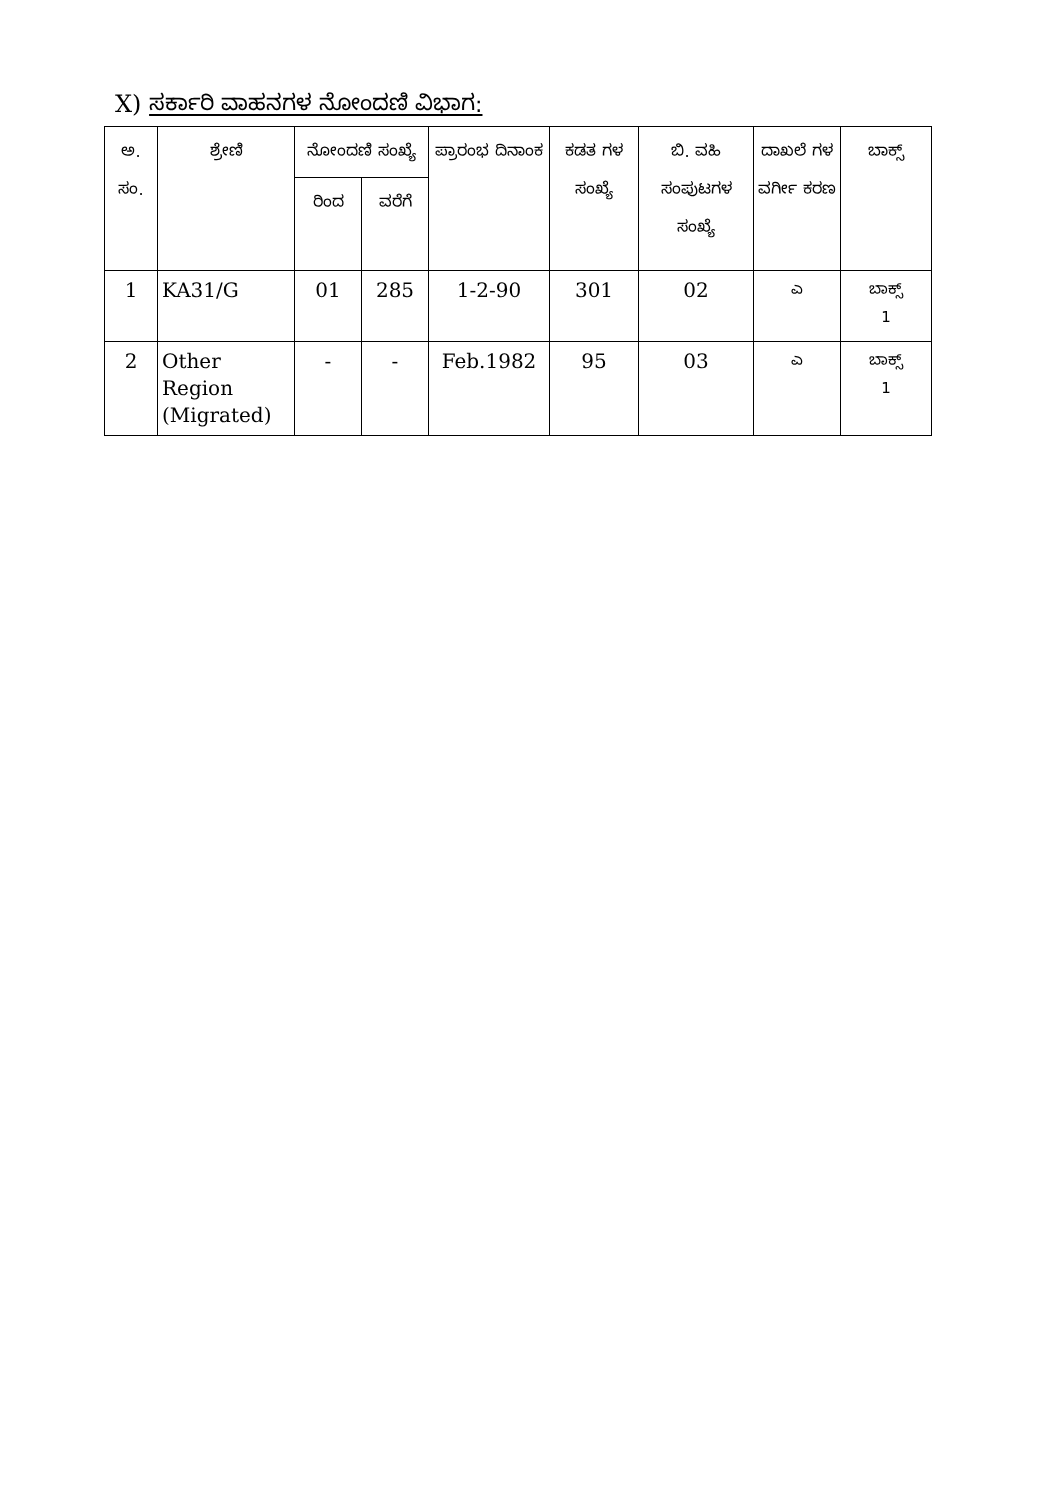X) ಸರ್ಕಾರಿ ವಾಹನಗಳ ನೋಂದಣಿ ವಿಭಾಗ:
| ಅ. ಸಂ. | ಶ್ರೇಣಿ | ನೋಂದಣಿ ಸಂಖ್ಯೆ | | ಪ್ರಾರಂಭ ದಿನಾಂಕ | ಕಡತ ಗಳ ಸಂಖ್ಯೆ | ಬಿ. ವಹಿ ಸಂಪುಟಗಳ ಸಂಖ್ಯೆ | ದಾಖಲೆ ಗಳ ವರ್ಗೀ ಕರಣ | ಬಾಕ್ಸ್ |
| --- | --- | --- | --- | --- | --- | --- | --- | --- |
| | | ರಿಂದ | ವರೆಗೆ | | | | | |
| 1 | KA31/G | 01 | 285 | 1-2-90 | 301 | 02 | ಎ | ಬಾಕ್ಸ್ 1 |
| 2 | Other Region (Migrated) | - | - | Feb.1982 | 95 | 03 | ಎ | ಬಾಕ್ಸ್ 1 |